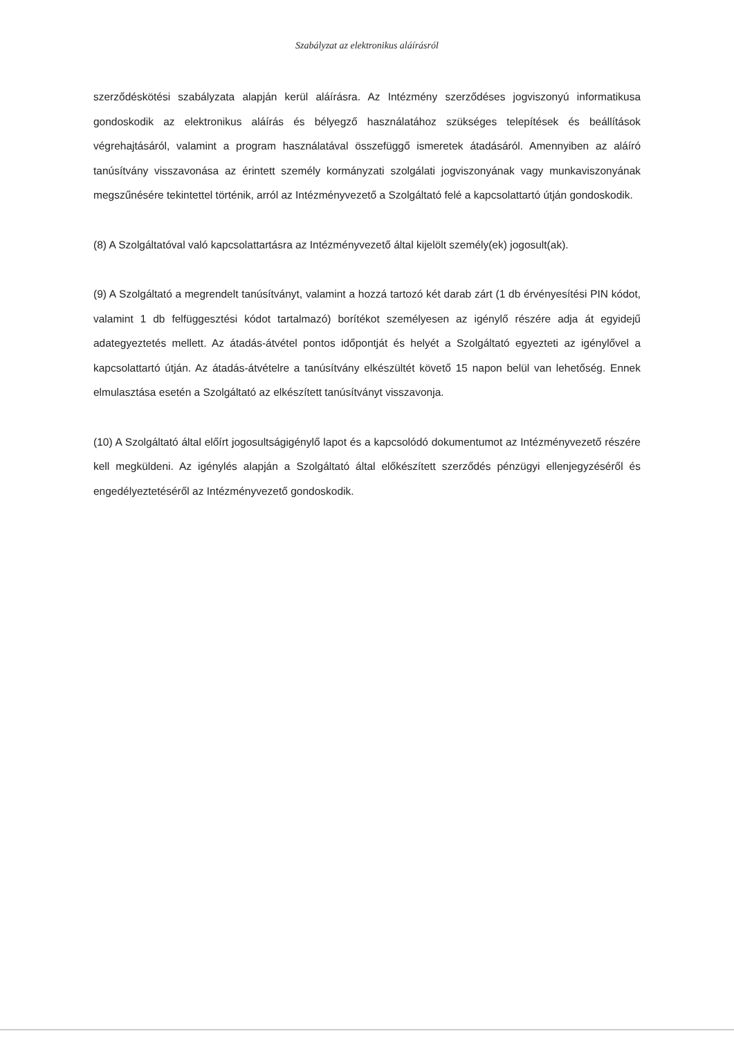Szabályzat az elektronikus aláírásról
szerződéskötési szabályzata alapján kerül aláírásra. Az Intézmény szerződéses jogviszonyú informatikusa gondoskodik az elektronikus aláírás és bélyegző használatához szükséges telepítések és beállítások végrehajtásáról, valamint a program használatával összefüggő ismeretek átadásáról. Amennyiben az aláíró tanúsítvány visszavonása az érintett személy kormányzati szolgálati jogviszonyának vagy munkaviszonyának megszűnésére tekintettel történik, arról az Intézményvezető a Szolgáltató felé a kapcsolattartó útján gondoskodik.
(8) A Szolgáltatóval való kapcsolattartásra az Intézményvezető által kijelölt személy(ek) jogosult(ak).
(9) A Szolgáltató a megrendelt tanúsítványt, valamint a hozzá tartozó két darab zárt (1 db érvényesítési PIN kódot, valamint 1 db felfüggesztési kódot tartalmazó) borítékot személyesen az igénylő részére adja át egyidejű adategyeztetés mellett. Az átadás-átvétel pontos időpontját és helyét a Szolgáltató egyezteti az igénylővel a kapcsolattartó útján. Az átadás-átvételre a tanúsítvány elkészültét követő 15 napon belül van lehetőség. Ennek elmulasztása esetén a Szolgáltató az elkészített tanúsítványt visszavonja.
(10) A Szolgáltató által előírt jogosultságigénylő lapot és a kapcsolódó dokumentumot az Intézményvezető részére kell megküldeni. Az igénylés alapján a Szolgáltató által előkészített szerződés pénzügyi ellenjegyzéséről és engedélyeztetéséről az Intézményvezető gondoskodik.